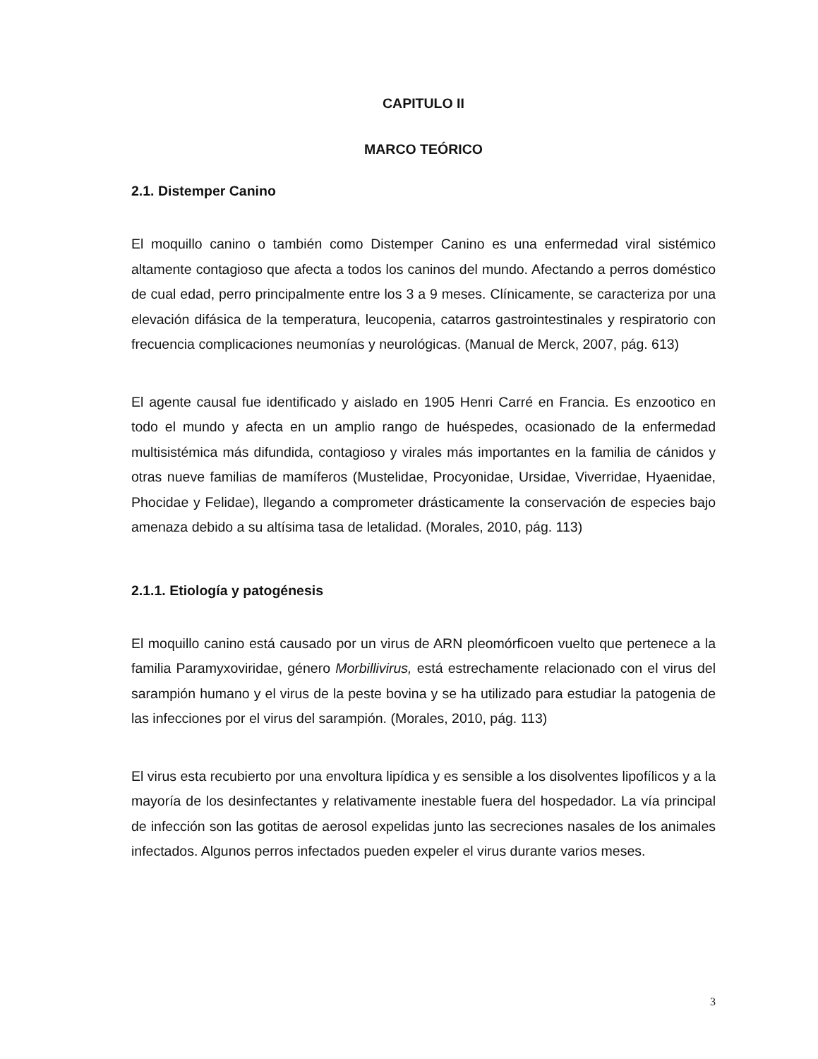CAPITULO II
MARCO TEÓRICO
2.1. Distemper Canino
El moquillo canino o también como Distemper Canino es una enfermedad viral sistémico altamente contagioso que afecta a todos los caninos del mundo. Afectando a perros doméstico de cual edad, perro principalmente entre los 3 a 9 meses. Clínicamente, se caracteriza por una elevación difásica de la temperatura, leucopenia, catarros gastrointestinales y respiratorio con frecuencia complicaciones neumonías y neurológicas. (Manual de Merck, 2007, pág. 613)
El agente causal fue identificado y aislado en 1905 Henri Carré en Francia. Es enzootico en todo el mundo y afecta en un amplio rango de huéspedes, ocasionado de la enfermedad multisistémica más difundida, contagioso y virales más importantes en la familia de cánidos y otras nueve familias de mamíferos (Mustelidae, Procyonidae, Ursidae, Viverridae, Hyaenidae, Phocidae y Felidae), llegando a comprometer drásticamente la conservación de especies bajo amenaza debido a su altísima tasa de letalidad. (Morales, 2010, pág. 113)
2.1.1. Etiología y patogénesis
El moquillo canino está causado por un virus de ARN pleomórficoen vuelto que pertenece a la familia Paramyxoviridae, género Morbillivirus, está estrechamente relacionado con el virus del sarampión humano y el virus de la peste bovina y se ha utilizado para estudiar la patogenia de las infecciones por el virus del sarampión. (Morales, 2010, pág. 113)
El virus esta recubierto por una envoltura lipídica y es sensible a los disolventes lipofílicos y a la mayoría de los desinfectantes y relativamente inestable fuera del hospedador. La vía principal de infección son las gotitas de aerosol expelidas junto las secreciones nasales de los animales infectados. Algunos perros infectados pueden expeler el virus durante varios meses.
3